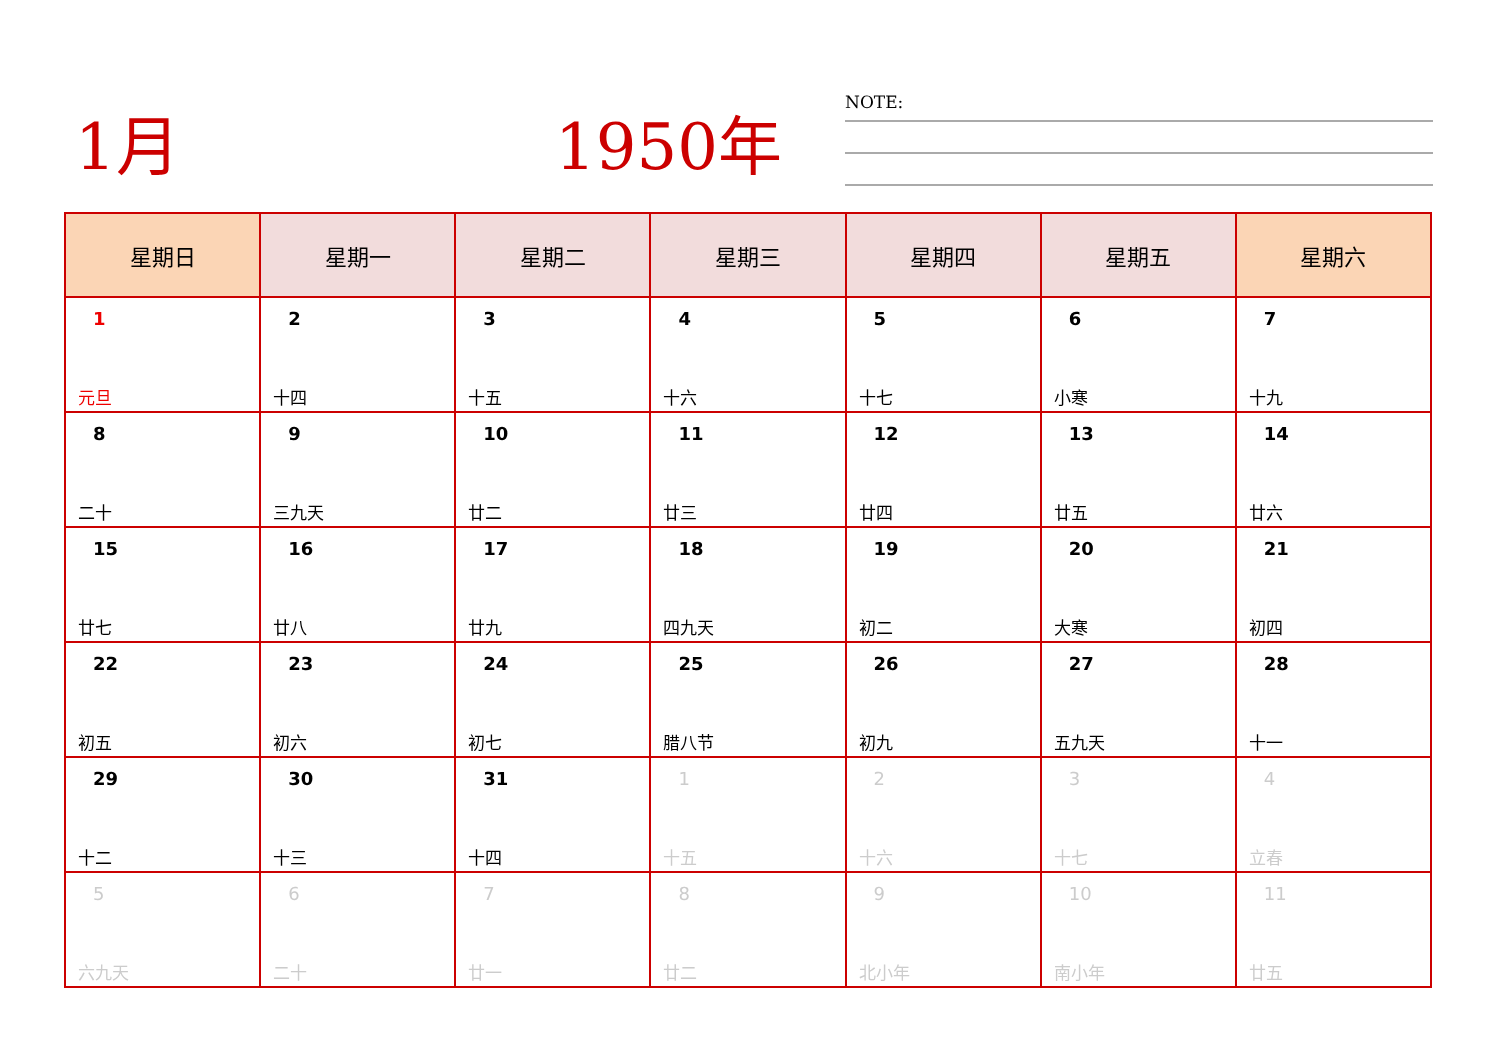1月 1950年
NOTE:
| 星期日 | 星期一 | 星期二 | 星期三 | 星期四 | 星期五 | 星期六 |
| --- | --- | --- | --- | --- | --- | --- |
| 1 元旦 | 2 十四 | 3 十五 | 4 十六 | 5 十七 | 6 小寒 | 7 十九 |
| 8 二十 | 9 三九天 | 10 廿二 | 11 廿三 | 12 廿四 | 13 廿五 | 14 廿六 |
| 15 廿七 | 16 廿八 | 17 廿九 | 18 四九天 | 19 初二 | 20 大寒 | 21 初四 |
| 22 初五 | 23 初六 | 24 初七 | 25 腊八节 | 26 初九 | 27 五九天 | 28 十一 |
| 29 十二 | 30 十三 | 31 十四 | 1 十五 | 2 十六 | 3 十七 | 4 立春 |
| 5 六九天 | 6 二十 | 7 廿一 | 8 廿二 | 9 北小年 | 10 南小年 | 11 廿五 |